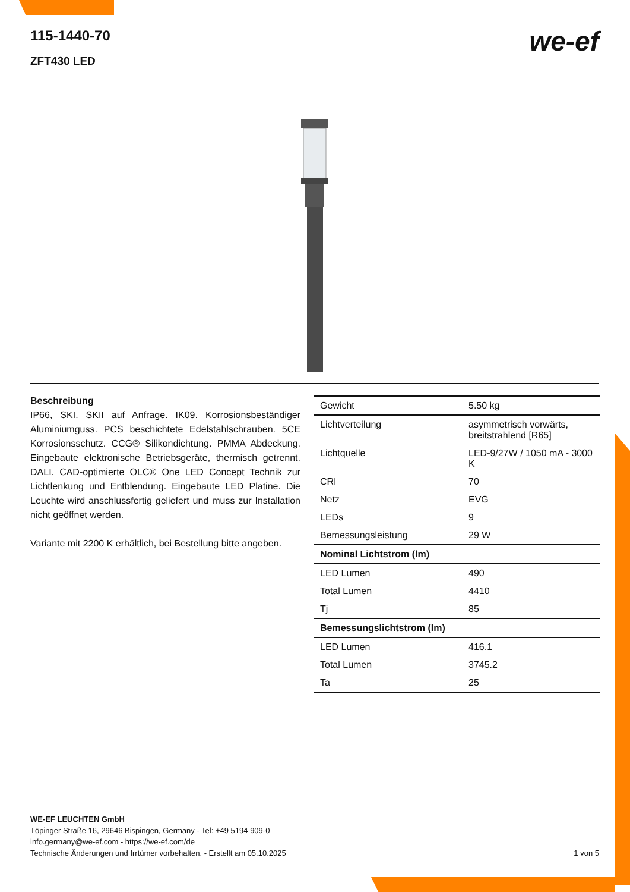115-1440-70
ZFT430 LED
we-ef
Beschreibung
IP66, SKI. SKII auf Anfrage. IK09. Korrosionsbeständiger Aluminiumguss. PCS beschichtete Edelstahlschrauben. 5CE Korrosionsschutz. CCG® Silikondichtung. PMMA Abdeckung. Eingebaute elektronische Betriebsgeräte, thermisch getrennt. DALI. CAD-optimierte OLC® One LED Concept Technik zur Lichtlenkung und Entblendung. Eingebaute LED Platine. Die Leuchte wird anschlussfertig geliefert und muss zur Installation nicht geöffnet werden.
Variante mit 2200 K erhältlich, bei Bestellung bitte angeben.
| Gewicht | 5.50 kg |
| Lichtverteilung | asymmetrisch vorwärts, breitstrahlend [R65] |
| Lichtquelle | LED-9/27W / 1050 mA - 3000 K |
| CRI | 70 |
| Netz | EVG |
| LEDs | 9 |
| Bemessungsleistung | 29 W |
| Nominal Lichtstrom (lm) | |
| LED Lumen | 490 |
| Total Lumen | 4410 |
| Tj | 85 |
| Bemessungslichtstrom (lm) | |
| LED Lumen | 416.1 |
| Total Lumen | 3745.2 |
| Ta | 25 |
WE-EF LEUCHTEN GmbH
Töpinger Straße 16, 29646 Bispingen, Germany - Tel: +49 5194 909-0
info.germany@we-ef.com - https://we-ef.com/de
Technische Änderungen und Irrtümer vorbehalten. - Erstellt am 05.10.2025 1 von 5